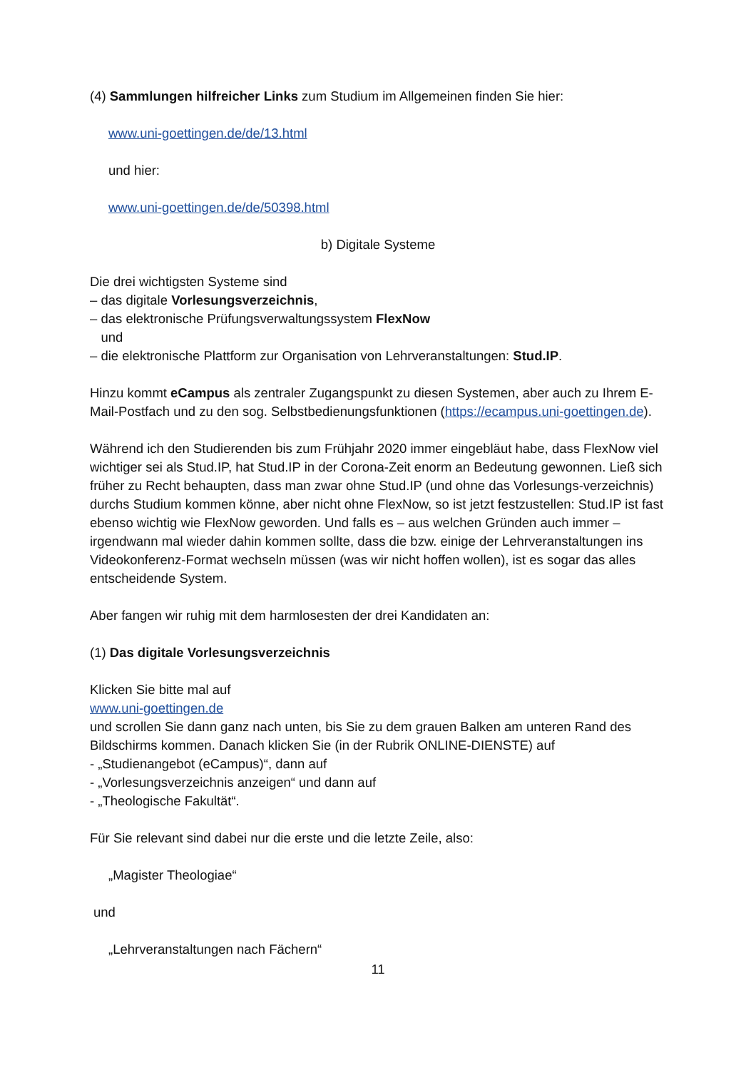(4) Sammlungen hilfreicher Links zum Studium im Allgemeinen finden Sie hier:
www.uni-goettingen.de/de/13.html
und hier:
www.uni-goettingen.de/de/50398.html
b) Digitale Systeme
Die drei wichtigsten Systeme sind
– das digitale Vorlesungsverzeichnis,
– das elektronische Prüfungsverwaltungssystem FlexNow
und
– die elektronische Plattform zur Organisation von Lehrveranstaltungen: Stud.IP.
Hinzu kommt eCampus als zentraler Zugangspunkt zu diesen Systemen, aber auch zu Ihrem E-Mail-Postfach und zu den sog. Selbstbedienungsfunktionen (https://ecampus.uni-goettingen.de).
Während ich den Studierenden bis zum Frühjahr 2020 immer eingebläut habe, dass FlexNow viel wichtiger sei als Stud.IP, hat Stud.IP in der Corona-Zeit enorm an Bedeutung gewonnen. Ließ sich früher zu Recht behaupten, dass man zwar ohne Stud.IP (und ohne das Vorlesungs-verzeichnis) durchs Studium kommen könne, aber nicht ohne FlexNow, so ist jetzt festzustellen: Stud.IP ist fast ebenso wichtig wie FlexNow geworden. Und falls es – aus welchen Gründen auch immer – irgendwann mal wieder dahin kommen sollte, dass die bzw. einige der Lehrveranstaltungen ins Videokonferenz-Format wechseln müssen (was wir nicht hoffen wollen), ist es sogar das alles entscheidende System.
Aber fangen wir ruhig mit dem harmlosesten der drei Kandidaten an:
(1) Das digitale Vorlesungsverzeichnis
Klicken Sie bitte mal auf
www.uni-goettingen.de
und scrollen Sie dann ganz nach unten, bis Sie zu dem grauen Balken am unteren Rand des Bildschirms kommen. Danach klicken Sie (in der Rubrik ONLINE-DIENSTE) auf
- „Studienangebot (eCampus)“, dann auf
- „Vorlesungsverzeichnis anzeigen“ und dann auf
- „Theologische Fakultät“.
Für Sie relevant sind dabei nur die erste und die letzte Zeile, also:
„Magister Theologiae“
und
„Lehrveranstaltungen nach Fächern“
11